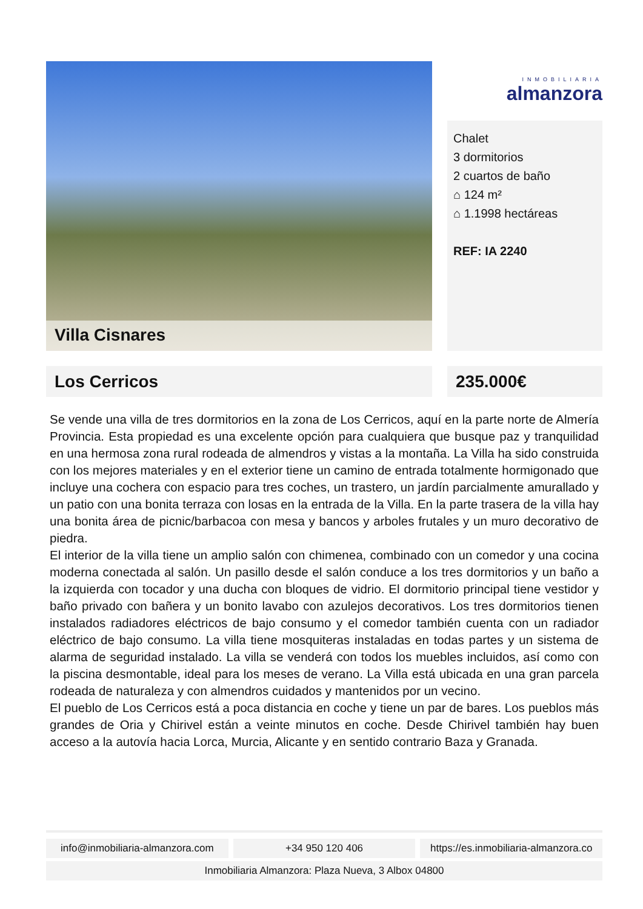Villa Cisnares
INMOBILIARIA
almanzora
Chalet
3 dormitorios
2 cuartos de baño
⌂ 124 m²
⌂ 1.1998 hectáreas
REF: IA 2240
Los Cerricos 235.000€
Se vende una villa de tres dormitorios en la zona de Los Cerricos, aquí en la parte norte de Almería Provincia. Esta propiedad es una excelente opción para cualquiera que busque paz y tranquilidad en una hermosa zona rural rodeada de almendros y vistas a la montaña. La Villa ha sido construida con los mejores materiales y en el exterior tiene un camino de entrada totalmente hormigonado que incluye una cochera con espacio para tres coches, un trastero, un jardín parcialmente amurallado y un patio con una bonita terraza con losas en la entrada de la Villa. En la parte trasera de la villa hay una bonita área de picnic/barbacoa con mesa y bancos y arboles frutales y un muro decorativo de piedra.
El interior de la villa tiene un amplio salón con chimenea, combinado con un comedor y una cocina moderna conectada al salón. Un pasillo desde el salón conduce a los tres dormitorios y un baño a la izquierda con tocador y una ducha con bloques de vidrio. El dormitorio principal tiene vestidor y baño privado con bañera y un bonito lavabo con azulejos decorativos. Los tres dormitorios tienen instalados radiadores eléctricos de bajo consumo y el comedor también cuenta con un radiador eléctrico de bajo consumo. La villa tiene mosquiteras instaladas en todas partes y un sistema de alarma de seguridad instalado. La villa se venderá con todos los muebles incluidos, así como con la piscina desmontable, ideal para los meses de verano. La Villa está ubicada en una gran parcela rodeada de naturaleza y con almendros cuidados y mantenidos por un vecino.
El pueblo de Los Cerricos está a poca distancia en coche y tiene un par de bares. Los pueblos más grandes de Oria y Chirivel están a veinte minutos en coche. Desde Chirivel también hay buen acceso a la autovía hacia Lorca, Murcia, Alicante y en sentido contrario Baza y Granada.
info@inmobiliaria-almanzora.com
+34 950 120 406 https://es.inmobiliaria-almanzora.co
Inmobiliaria Almanzora: Plaza Nueva, 3 Albox 04800